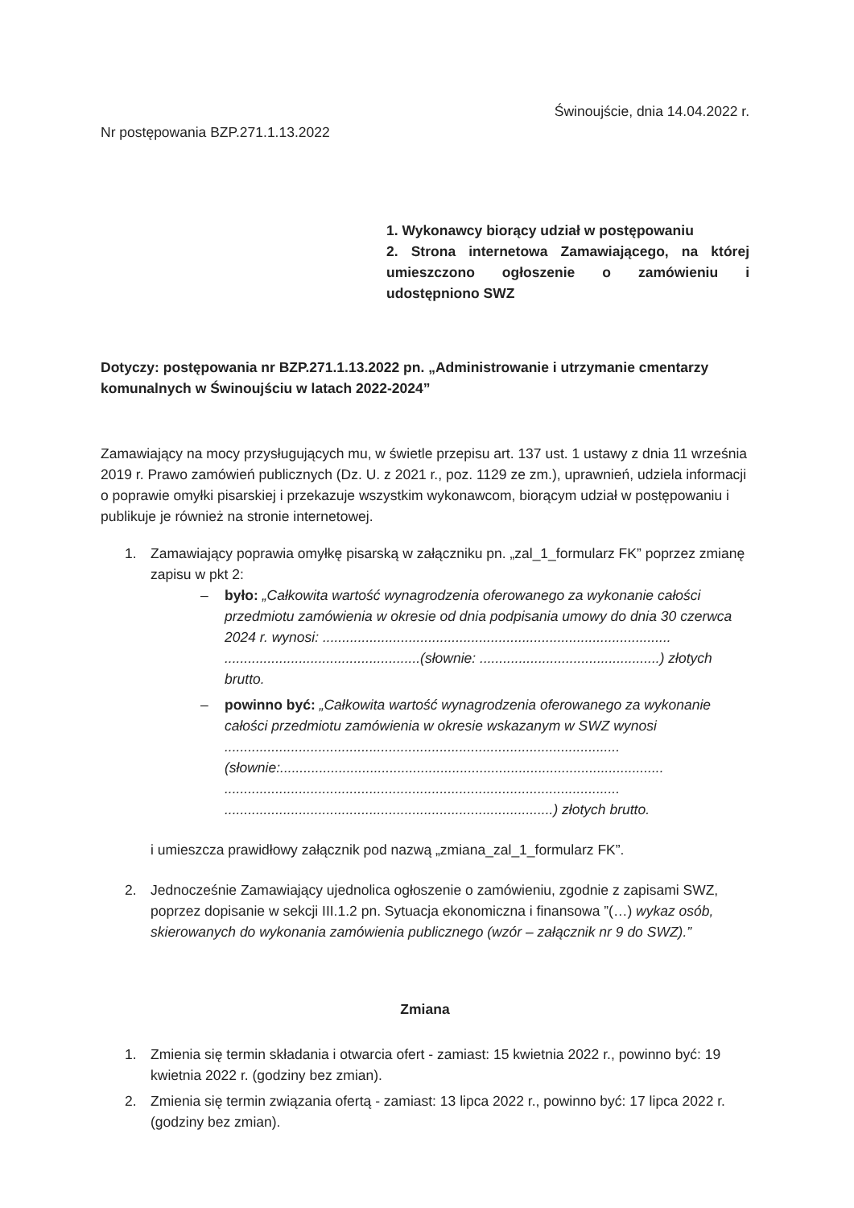Świnoujście, dnia 14.04.2022 r.
Nr postępowania BZP.271.1.13.2022
1. Wykonawcy biorący udział w postępowaniu
2. Strona internetowa Zamawiającego, na której umieszczono ogłoszenie o zamówieniu i udostępniono SWZ
Dotyczy: postępowania nr BZP.271.1.13.2022 pn. „Administrowanie i utrzymanie cmentarzy komunalnych w Świnoujściu w latach 2022-2024”
Zamawiający na mocy przysługujących mu, w świetle przepisu art. 137 ust. 1 ustawy z dnia 11 września 2019 r. Prawo zamówień publicznych (Dz. U. z 2021 r., poz. 1129 ze zm.), uprawnień, udziela informacji o poprawie omyłki pisarskiej i przekazuje wszystkim wykonawcom, biorącym udział w postępowaniu i publikuje je również na stronie internetowej.
1. Zamawiający poprawia omyłkę pisarską w załączniku pn. „zal_1_formularz FK” poprzez zmianę zapisu w pkt 2:
– było: „Całkowita wartość wynagrodzenia oferowanego za wykonanie całości przedmiotu zamówienia w okresie od dnia podpisania umowy do dnia 30 czerwca 2024 r. wynosi: ......................................................................................... ..................................................(słownie: ..............................................) złotych brutto.
– powinno być: „Całkowita wartość wynagrodzenia oferowanego za wykonanie całości przedmiotu zamówienia w okresie wskazanym w SWZ wynosi ..................................................................................................... (słownie:.................................................................................................. ..................................................................................................... ....................................................................................) złotych brutto.
i umieszcza prawidłowy załącznik pod nazwą „zmiana_zal_1_formularz FK”.
2. Jednocześnie Zamawiający ujednolica ogłoszenie o zamówieniu, zgodnie z zapisami SWZ, poprzez dopisanie w sekcji III.1.2 pn. Sytuacja ekonomiczna i finansowa ”(…) wykaz osób, skierowanych do wykonania zamówienia publicznego (wzór – załącznik nr 9 do SWZ).”
Zmiana
1. Zmienia się termin składania i otwarcia ofert - zamiast: 15 kwietnia 2022 r., powinno być: 19 kwietnia 2022 r. (godziny bez zmian).
2. Zmienia się termin związania ofertą - zamiast: 13 lipca 2022 r., powinno być: 17 lipca 2022 r. (godziny bez zmian).